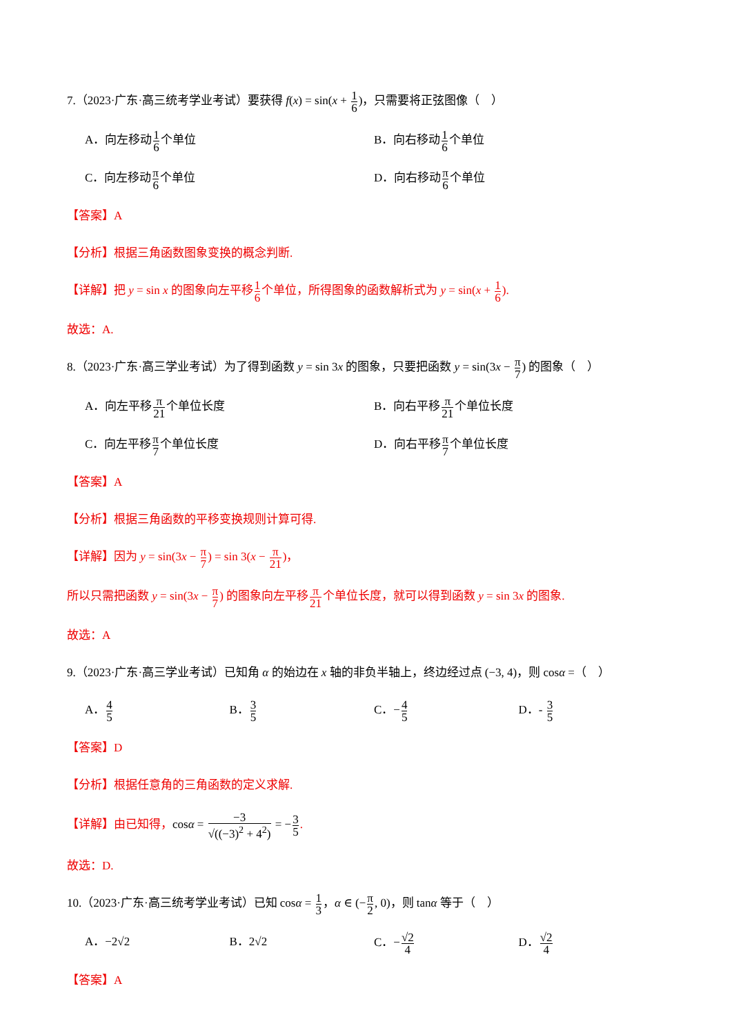7.（2023·广东·高三统考学业考试）要获得 f(x) = sin(x + 1 6)，只需要将正弦图像（　）
A．向左移动1 6个单位 B．向右移动1 6个单位
C．向左移动π 6个单位 D．向右移动π 6个单位
【答案】A
【分析】根据三角函数图象变换的概念判断.
【详解】把 y = sin x 的图象向左平移1 6个单位，所得图象的函数解析式为 y = sin(x + 1 6).
故选：A.
8.（2023·广东·高三学业考试）为了得到函数 y = sin 3x 的图象，只要把函数 y = sin(3x − π 7) 的图象（　）
A．向左平移π 21个单位长度 B．向右平移π 21个单位长度
C．向左平移π 7个单位长度 D．向右平移π 7个单位长度
【答案】A
【分析】根据三角函数的平移变换规则计算可得.
【详解】因为 y = sin(3x − π 7) = sin 3(x − π 21)，
所以只需把函数 y = sin(3x − π 7) 的图象向左平移π 21个单位长度，就可以得到函数 y = sin 3x 的图象.
故选：A
9.（2023·广东·高三学业考试）已知角 α 的始边在 x 轴的非负半轴上，终边经过点 (−3, 4)，则 cosα =（　）
A．4 5
B．3 5
C．−4 5
D．- 3 5
【答案】D
【分析】根据任意角的三角函数的定义求解.
【详解】由已知得，cosα = −3 √((−3)<sup>2</sup> + 4<sup>2</sup>) = −3 5.
故选：D.
10.（2023·广东·高三统考学业考试）已知 cosα = 1 3，α ∈ (−π 2, 0)，则 tanα 等于（　）
A．−2√2 B．2√2 C．−√2 4
D．√2 4
【答案】A